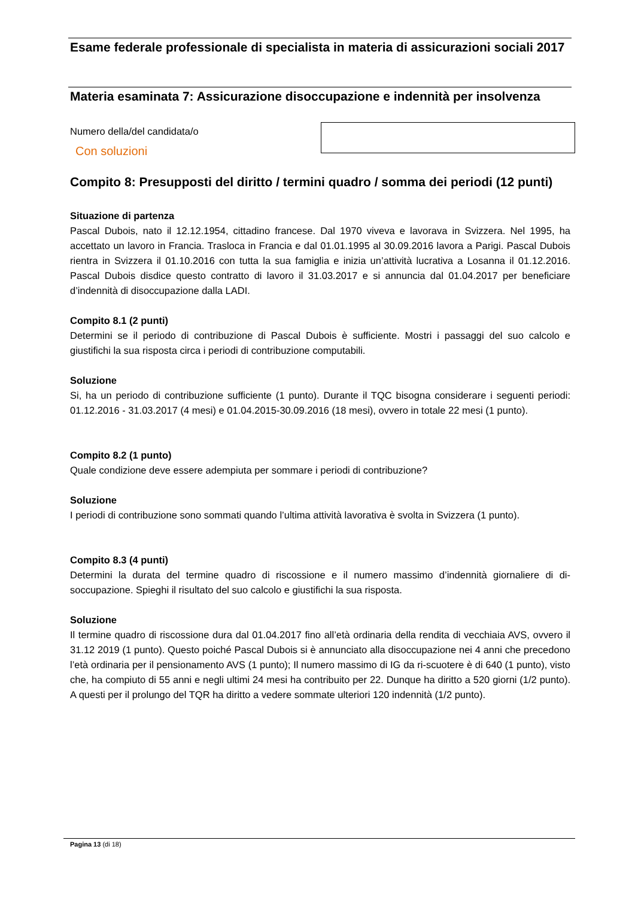Esame federale professionale di specialista in materia di assicurazioni sociali 2017
Materia esaminata 7: Assicurazione disoccupazione e indennità per insolvenza
Numero della/del candidata/o
Con soluzioni
Compito 8: Presupposti del diritto / termini quadro / somma dei periodi (12 punti)
Situazione di partenza
Pascal Dubois, nato il 12.12.1954, cittadino francese. Dal 1970 viveva e lavorava in Svizzera. Nel 1995, ha accettato un lavoro in Francia. Trasloca in Francia e dal 01.01.1995 al 30.09.2016 lavora a Parigi. Pascal Dubois rientra in Svizzera il 01.10.2016 con tutta la sua famiglia e inizia un’attività lucrativa a Losanna il 01.12.2016. Pascal Dubois disdice questo contratto di lavoro il 31.03.2017 e si annuncia dal 01.04.2017 per beneficiare d’indennità di disoccupazione dalla LADI.
Compito 8.1 (2 punti)
Determini se il periodo di contribuzione di Pascal Dubois è sufficiente. Mostri i passaggi del suo calcolo e giustifichi la sua risposta circa i periodi di contribuzione computabili.
Soluzione
Si, ha un periodo di contribuzione sufficiente (1 punto). Durante il TQC bisogna considerare i seguenti periodi: 01.12.2016 - 31.03.2017 (4 mesi) e 01.04.2015-30.09.2016 (18 mesi), ovvero in totale 22 mesi (1 punto).
Compito 8.2 (1 punto)
Quale condizione deve essere adempiuta per sommare i periodi di contribuzione?
Soluzione
I periodi di contribuzione sono sommati quando l’ultima attività lavorativa è svolta in Svizzera (1 punto).
Compito 8.3 (4 punti)
Determini la durata del termine quadro di riscossione e il numero massimo d’indennità giornaliere di di-soccupazione. Spieghi il risultato del suo calcolo e giustifichi la sua risposta.
Soluzione
Il termine quadro di riscossione dura dal 01.04.2017 fino all’età ordinaria della rendita di vecchiaia AVS, ovvero il 31.12 2019 (1 punto). Questo poiché Pascal Dubois si è annunciato alla disoccupazione nei 4 anni che precedono l’età ordinaria per il pensionamento AVS (1 punto); Il numero massimo di IG da ri-scuotere è di 640 (1 punto), visto che, ha compiuto di 55 anni e negli ultimi 24 mesi ha contribuito per 22. Dunque ha diritto a 520 giorni (1/2 punto). A questi per il prolungo del TQR ha diritto a vedere sommate ulteriori 120 indennità (1/2 punto).
Pagina 13 (di 18)